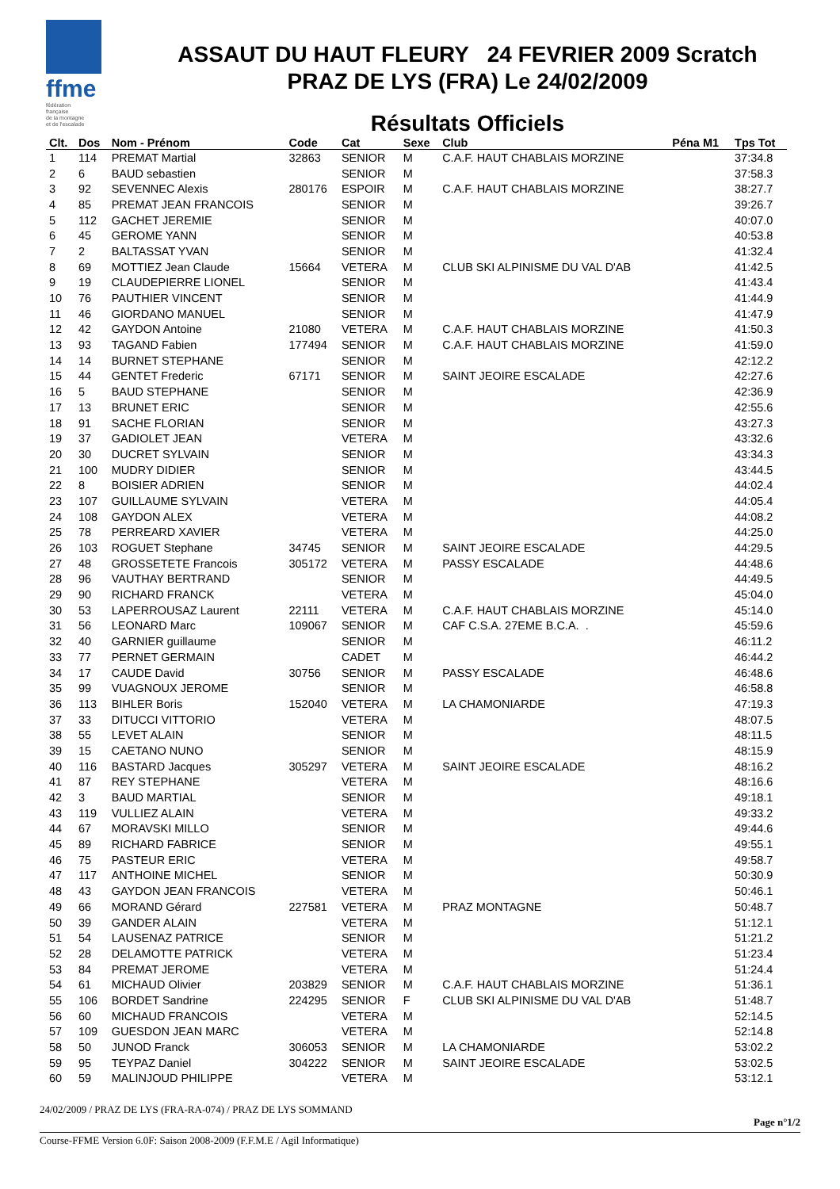ffme
fédération
française
de la montagne
et de l'escalade
ASSAUT DU HAUT FLEURY 24 FEVRIER 2009 Scratch
PRAZ DE LYS (FRA) Le 24/02/2009
Résultats Officiels
| Clt. | Dos | Nom - Prénom | Code | Cat | Sexe | Club | Péna M1 | Tps Tot |
| --- | --- | --- | --- | --- | --- | --- | --- | --- |
| 1 | 114 | PREMAT Martial | 32863 | SENIOR | M | C.A.F. HAUT CHABLAIS MORZINE | | 37:34.8 |
| 2 | 6 | BAUD sebastien | | SENIOR | M | | | 37:58.3 |
| 3 | 92 | SEVENNEC Alexis | 280176 | ESPOIR | M | C.A.F. HAUT CHABLAIS MORZINE | | 38:27.7 |
| 4 | 85 | PREMAT JEAN FRANCOIS | | SENIOR | M | | | 39:26.7 |
| 5 | 112 | GACHET JEREMIE | | SENIOR | M | | | 40:07.0 |
| 6 | 45 | GEROME YANN | | SENIOR | M | | | 40:53.8 |
| 7 | 2 | BALTASSAT YVAN | | SENIOR | M | | | 41:32.4 |
| 8 | 69 | MOTTIEZ Jean Claude | 15664 | VETERA | M | CLUB SKI ALPINISME DU VAL D'AB | | 41:42.5 |
| 9 | 19 | CLAUDEPIERRE LIONEL | | SENIOR | M | | | 41:43.4 |
| 10 | 76 | PAUTHIER VINCENT | | SENIOR | M | | | 41:44.9 |
| 11 | 46 | GIORDANO MANUEL | | SENIOR | M | | | 41:47.9 |
| 12 | 42 | GAYDON Antoine | 21080 | VETERA | M | C.A.F. HAUT CHABLAIS MORZINE | | 41:50.3 |
| 13 | 93 | TAGAND Fabien | 177494 | SENIOR | M | C.A.F. HAUT CHABLAIS MORZINE | | 41:59.0 |
| 14 | 14 | BURNET STEPHANE | | SENIOR | M | | | 42:12.2 |
| 15 | 44 | GENTET Frederic | 67171 | SENIOR | M | SAINT JEOIRE ESCALADE | | 42:27.6 |
| 16 | 5 | BAUD STEPHANE | | SENIOR | M | | | 42:36.9 |
| 17 | 13 | BRUNET ERIC | | SENIOR | M | | | 42:55.6 |
| 18 | 91 | SACHE FLORIAN | | SENIOR | M | | | 43:27.3 |
| 19 | 37 | GADIOLET JEAN | | VETERA | M | | | 43:32.6 |
| 20 | 30 | DUCRET SYLVAIN | | SENIOR | M | | | 43:34.3 |
| 21 | 100 | MUDRY DIDIER | | SENIOR | M | | | 43:44.5 |
| 22 | 8 | BOISIER ADRIEN | | SENIOR | M | | | 44:02.4 |
| 23 | 107 | GUILLAUME SYLVAIN | | VETERA | M | | | 44:05.4 |
| 24 | 108 | GAYDON ALEX | | VETERA | M | | | 44:08.2 |
| 25 | 78 | PERREARD XAVIER | | VETERA | M | | | 44:25.0 |
| 26 | 103 | ROGUET Stephane | 34745 | SENIOR | M | SAINT JEOIRE ESCALADE | | 44:29.5 |
| 27 | 48 | GROSSETETE Francois | 305172 | VETERA | M | PASSY ESCALADE | | 44:48.6 |
| 28 | 96 | VAUTHAY BERTRAND | | SENIOR | M | | | 44:49.5 |
| 29 | 90 | RICHARD FRANCK | | VETERA | M | | | 45:04.0 |
| 30 | 53 | LAPERROUSAZ Laurent | 22111 | VETERA | M | C.A.F. HAUT CHABLAIS MORZINE | | 45:14.0 |
| 31 | 56 | LEONARD Marc | 109067 | SENIOR | M | CAF C.S.A. 27EME B.C.A. . | | 45:59.6 |
| 32 | 40 | GARNIER guillaume | | SENIOR | M | | | 46:11.2 |
| 33 | 77 | PERNET GERMAIN | | CADET | M | | | 46:44.2 |
| 34 | 17 | CAUDE David | 30756 | SENIOR | M | PASSY ESCALADE | | 46:48.6 |
| 35 | 99 | VUAGNOUX JEROME | | SENIOR | M | | | 46:58.8 |
| 36 | 113 | BIHLER Boris | 152040 | VETERA | M | LA CHAMONIARDE | | 47:19.3 |
| 37 | 33 | DITUCCI VITTORIO | | VETERA | M | | | 48:07.5 |
| 38 | 55 | LEVET ALAIN | | SENIOR | M | | | 48:11.5 |
| 39 | 15 | CAETANO NUNO | | SENIOR | M | | | 48:15.9 |
| 40 | 116 | BASTARD Jacques | 305297 | VETERA | M | SAINT JEOIRE ESCALADE | | 48:16.2 |
| 41 | 87 | REY STEPHANE | | VETERA | M | | | 48:16.6 |
| 42 | 3 | BAUD MARTIAL | | SENIOR | M | | | 49:18.1 |
| 43 | 119 | VULLIEZ ALAIN | | VETERA | M | | | 49:33.2 |
| 44 | 67 | MORAVSKI MILLO | | SENIOR | M | | | 49:44.6 |
| 45 | 89 | RICHARD FABRICE | | SENIOR | M | | | 49:55.1 |
| 46 | 75 | PASTEUR ERIC | | VETERA | M | | | 49:58.7 |
| 47 | 117 | ANTHOINE MICHEL | | SENIOR | M | | | 50:30.9 |
| 48 | 43 | GAYDON JEAN FRANCOIS | | VETERA | M | | | 50:46.1 |
| 49 | 66 | MORAND Gérard | 227581 | VETERA | M | PRAZ MONTAGNE | | 50:48.7 |
| 50 | 39 | GANDER ALAIN | | VETERA | M | | | 51:12.1 |
| 51 | 54 | LAUSENAZ PATRICE | | SENIOR | M | | | 51:21.2 |
| 52 | 28 | DELAMOTTE PATRICK | | VETERA | M | | | 51:23.4 |
| 53 | 84 | PREMAT JEROME | | VETERA | M | | | 51:24.4 |
| 54 | 61 | MICHAUD Olivier | 203829 | SENIOR | M | C.A.F. HAUT CHABLAIS MORZINE | | 51:36.1 |
| 55 | 106 | BORDET Sandrine | 224295 | SENIOR | F | CLUB SKI ALPINISME DU VAL D'AB | | 51:48.7 |
| 56 | 60 | MICHAUD FRANCOIS | | VETERA | M | | | 52:14.5 |
| 57 | 109 | GUESDON JEAN MARC | | VETERA | M | | | 52:14.8 |
| 58 | 50 | JUNOD Franck | 306053 | SENIOR | M | LA CHAMONIARDE | | 53:02.2 |
| 59 | 95 | TEYPAZ Daniel | 304222 | SENIOR | M | SAINT JEOIRE ESCALADE | | 53:02.5 |
| 60 | 59 | MALINJOUD PHILIPPE | | VETERA | M | | | 53:12.1 |
24/02/2009 / PRAZ DE LYS (FRA-RA-074) / PRAZ DE LYS SOMMAND
Page n°1/2
Course-FFME Version 6.0F: Saison 2008-2009 (F.F.M.E / Agil Informatique)